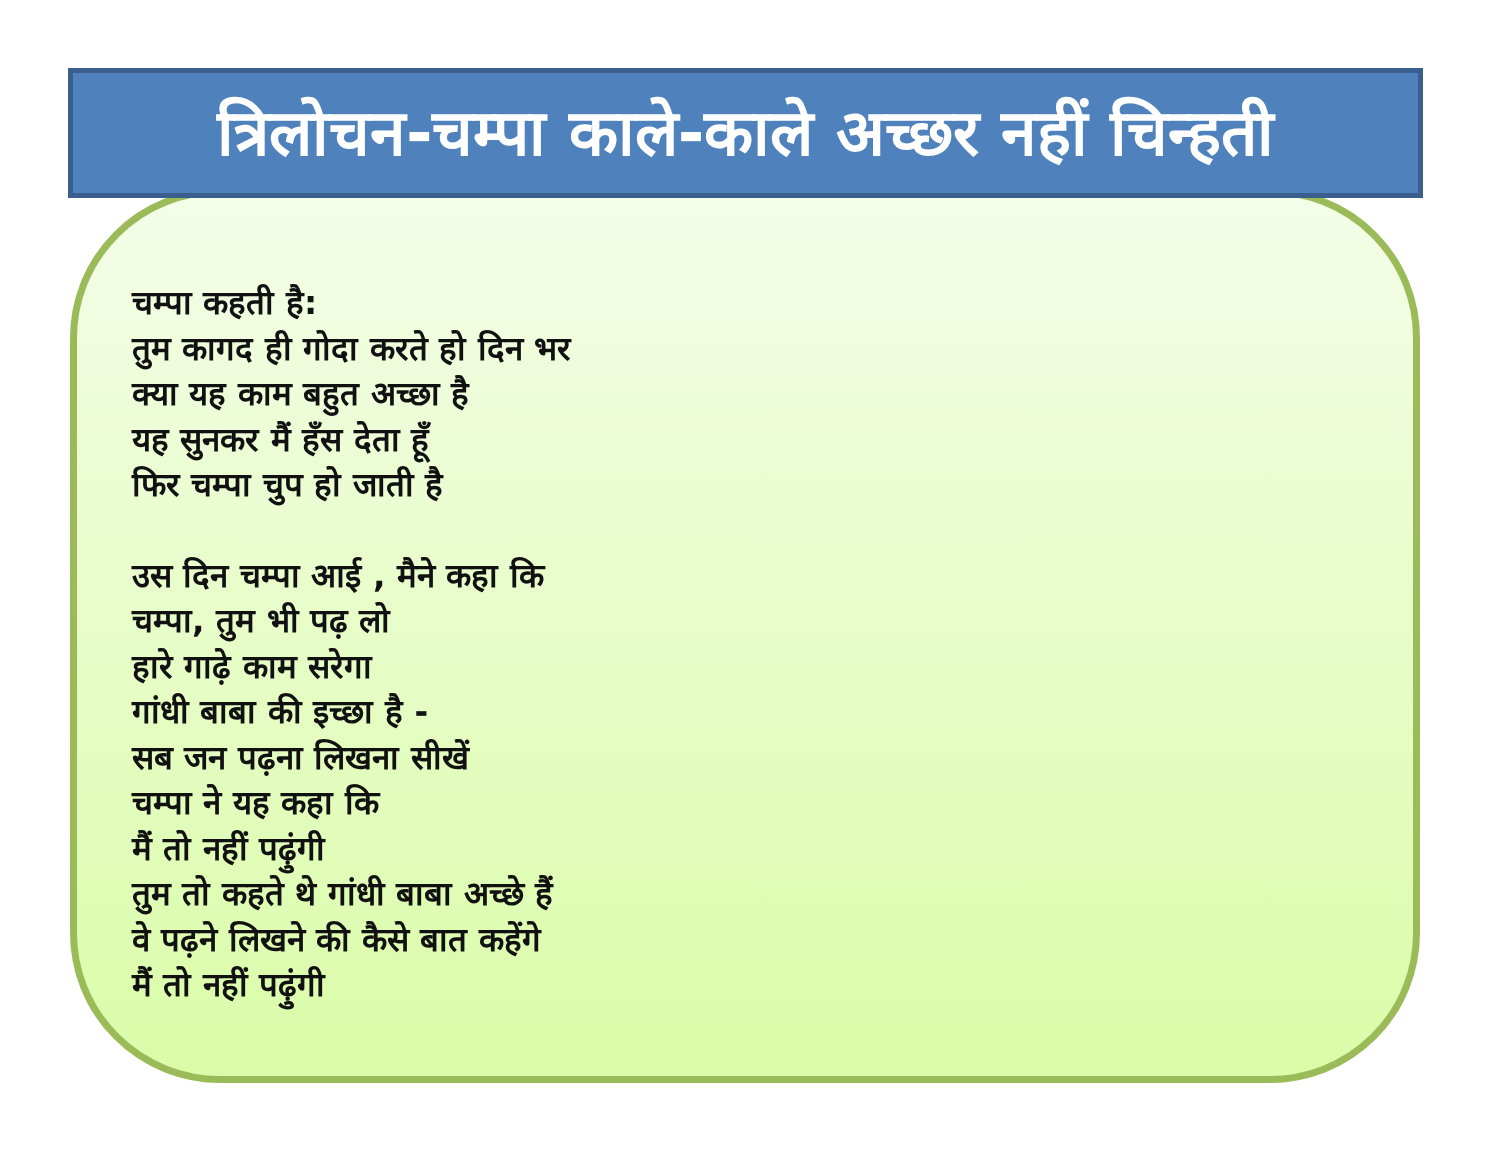त्रिलोचन-चम्पा काले-काले अच्छर नहीं चिन्हती
चम्पा कहती है:
तुम कागद ही गोदा करते हो दिन भर
क्या यह काम बहुत अच्छा है
यह सुनकर मैं हँस देता हूँ
फिर चम्पा चुप हो जाती है
उस दिन चम्पा आई , मैने कहा कि
चम्पा, तुम भी पढ़ लो
हारे गाढ़े काम सरेगा
गांधी बाबा की इच्छा है -
सब जन पढ़ना लिखना सीखें
चम्पा ने यह कहा कि
मैं तो नहीं पढ़ुंगी
तुम तो कहते थे गांधी बाबा अच्छे हैं
वे पढ़ने लिखने की कैसे बात कहेंगे
मैं तो नहीं पढ़ुंगी